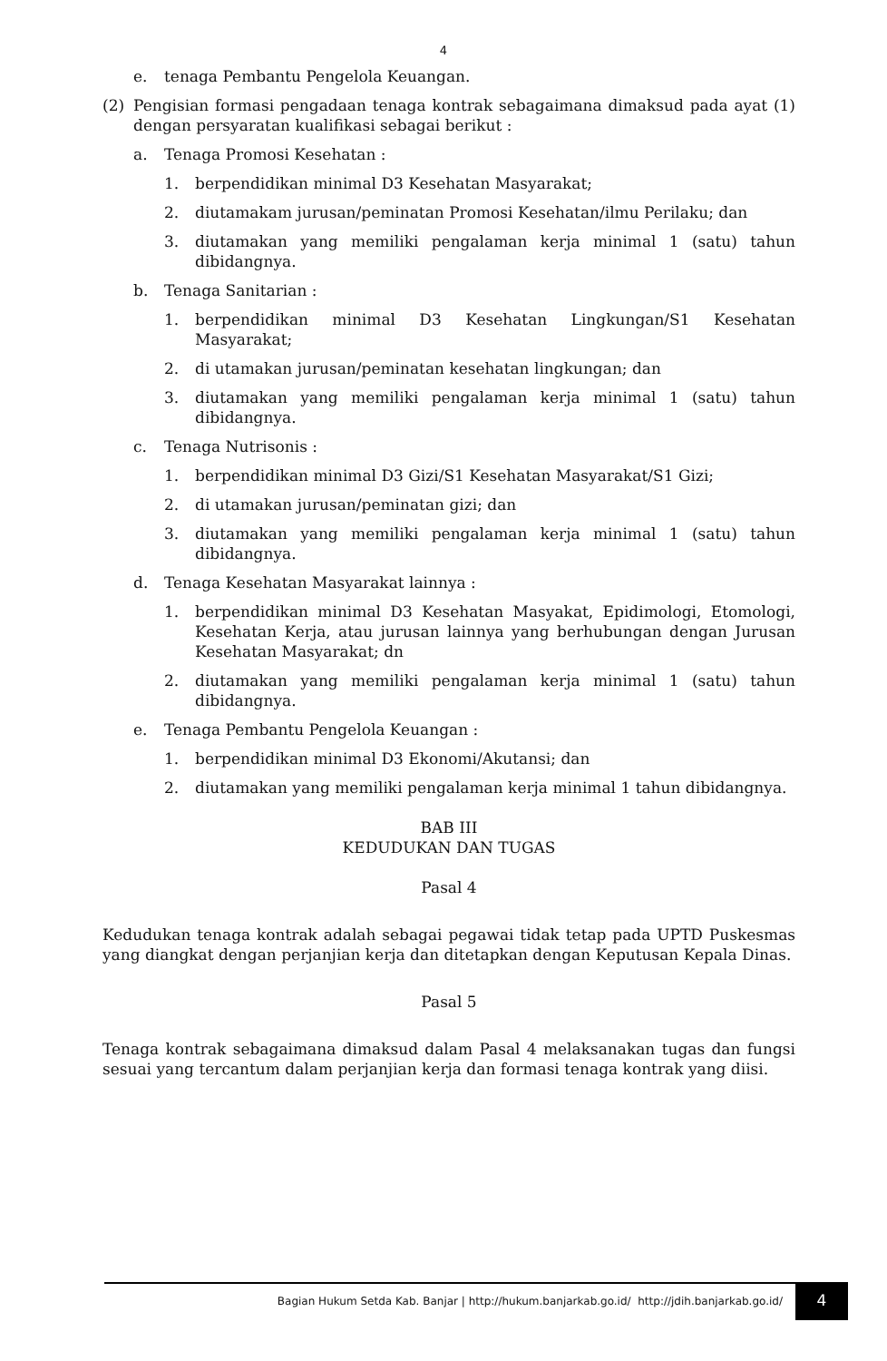4
e. tenaga Pembantu Pengelola Keuangan.
(2) Pengisian formasi pengadaan tenaga kontrak sebagaimana dimaksud pada ayat (1) dengan persyaratan kualifikasi sebagai berikut :
a. Tenaga Promosi Kesehatan :
1. berpendidikan minimal D3 Kesehatan Masyarakat;
2. diutamakam jurusan/peminatan Promosi Kesehatan/ilmu Perilaku; dan
3. diutamakan yang memiliki pengalaman kerja minimal 1 (satu) tahun dibidangnya.
b. Tenaga Sanitarian :
1. berpendidikan minimal D3 Kesehatan Lingkungan/S1 Kesehatan Masyarakat;
2. di utamakan jurusan/peminatan kesehatan lingkungan; dan
3. diutamakan yang memiliki pengalaman kerja minimal 1 (satu) tahun dibidangnya.
c. Tenaga Nutrisonis :
1. berpendidikan minimal D3 Gizi/S1 Kesehatan Masyarakat/S1 Gizi;
2. di utamakan jurusan/peminatan gizi; dan
3. diutamakan yang memiliki pengalaman kerja minimal 1 (satu) tahun dibidangnya.
d. Tenaga Kesehatan Masyarakat lainnya :
1. berpendidikan minimal D3 Kesehatan Masyakat, Epidimologi, Etomologi, Kesehatan Kerja, atau jurusan lainnya yang berhubungan dengan Jurusan Kesehatan Masyarakat; dn
2. diutamakan yang memiliki pengalaman kerja minimal 1 (satu) tahun dibidangnya.
e. Tenaga Pembantu Pengelola Keuangan :
1. berpendidikan minimal D3 Ekonomi/Akutansi; dan
2. diutamakan yang memiliki pengalaman kerja minimal 1 tahun dibidangnya.
BAB III
KEDUDUKAN DAN TUGAS
Pasal 4
Kedudukan tenaga kontrak adalah sebagai pegawai tidak tetap pada UPTD Puskesmas yang diangkat dengan perjanjian kerja dan ditetapkan dengan Keputusan Kepala Dinas.
Pasal 5
Tenaga kontrak sebagaimana dimaksud dalam Pasal 4 melaksanakan tugas dan fungsi sesuai yang tercantum dalam perjanjian kerja dan formasi tenaga kontrak yang diisi.
Bagian Hukum Setda Kab. Banjar | http://hukum.banjarkab.go.id/ http://jdih.banjarkab.go.id/ 4